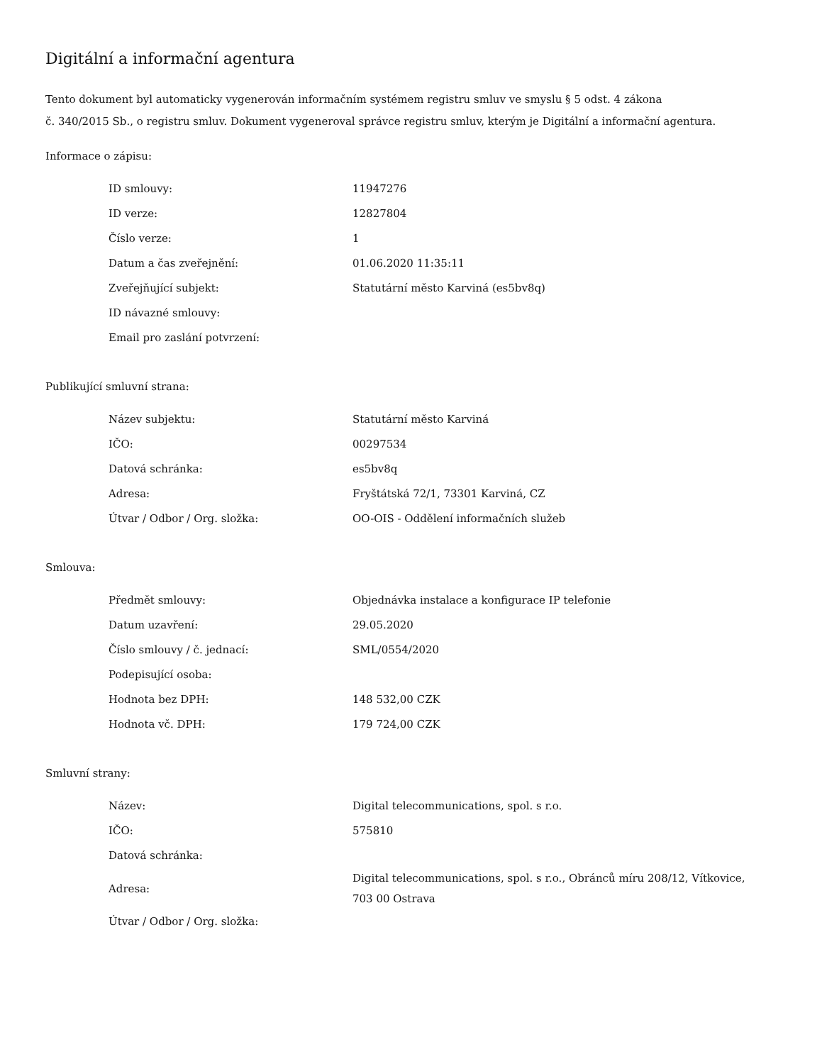Digitální a informační agentura
Tento dokument byl automaticky vygenerován informačním systémem registru smluv ve smyslu § 5 odst. 4 zákona
č. 340/2015 Sb., o registru smluv. Dokument vygeneroval správce registru smluv, kterým je Digitální a informační agentura.
Informace o zápisu:
| ID smlouvy: | 11947276 |
| ID verze: | 12827804 |
| Číslo verze: | 1 |
| Datum a čas zveřejnění: | 01.06.2020 11:35:11 |
| Zveřejňující subjekt: | Statutární město Karviná (es5bv8q) |
| ID návazné smlouvy: | |
| Email pro zaslání potvrzení: | |
Publikující smluvní strana:
| Název subjektu: | Statutární město Karviná |
| IČO: | 00297534 |
| Datová schránka: | es5bv8q |
| Adresa: | Fryštátská 72/1, 73301 Karviná, CZ |
| Útvar / Odbor / Org. složka: | OO-OIS - Oddělení informačních služeb |
Smlouva:
| Předmět smlouvy: | Objednávka instalace a konfigurace IP telefonie |
| Datum uzavření: | 29.05.2020 |
| Číslo smlouvy / č. jednací: | SML/0554/2020 |
| Podepisující osoba: | |
| Hodnota bez DPH: | 148 532,00 CZK |
| Hodnota vč. DPH: | 179 724,00 CZK |
Smluvní strany:
| Název: | Digital telecommunications, spol. s r.o. |
| IČO: | 575810 |
| Datová schránka: | |
| Adresa: | Digital telecommunications, spol. s r.o., Obránců míru 208/12, Vítkovice, 703 00 Ostrava |
| Útvar / Odbor / Org. složka: | |